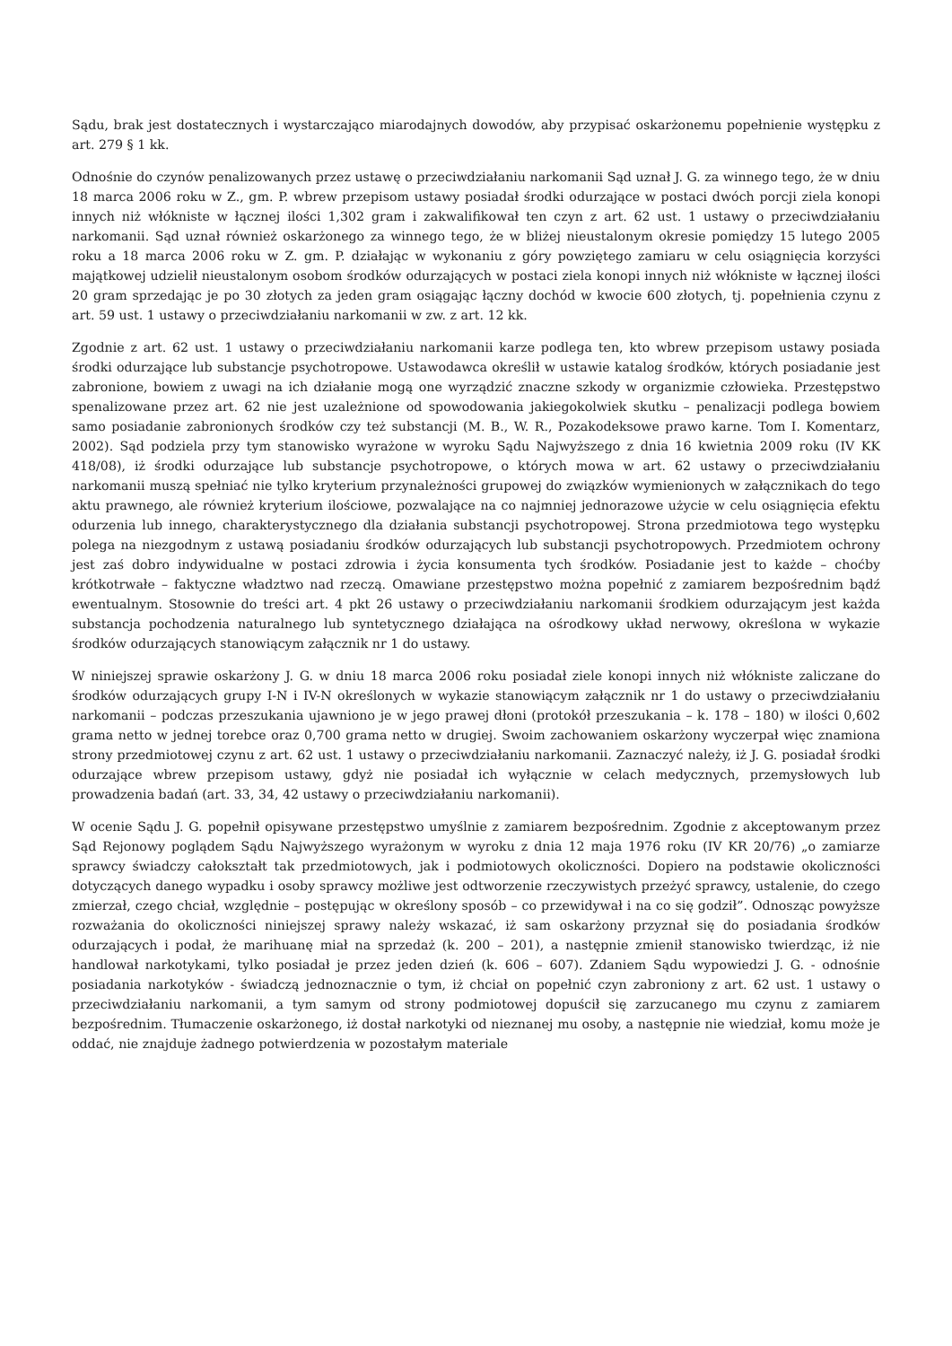Sądu, brak jest dostatecznych i wystarczająco miarodajnych dowodów, aby przypisać oskarżonemu popełnienie występku z art. 279 § 1 kk.
Odnośnie do czynów penalizowanych przez ustawę o przeciwdziałaniu narkomanii Sąd uznał J. G. za winnego tego, że w dniu 18 marca 2006 roku w Z., gm. P. wbrew przepisom ustawy posiadał środki odurzające w postaci dwóch porcji ziela konopi innych niż włókniste w łącznej ilości 1,302 gram i zakwalifikował ten czyn z art. 62 ust. 1 ustawy o przeciwdziałaniu narkomanii. Sąd uznał również oskarżonego za winnego tego, że w bliżej nieustalonym okresie pomiędzy 15 lutego 2005 roku a 18 marca 2006 roku w Z. gm. P. działając w wykonaniu z góry powziętego zamiaru w celu osiągnięcia korzyści majątkowej udzielił nieustalonym osobom środków odurzających w postaci ziela konopi innych niż włókniste w łącznej ilości 20 gram sprzedając je po 30 złotych za jeden gram osiągając łączny dochód w kwocie 600 złotych, tj. popełnienia czynu z art. 59 ust. 1 ustawy o przeciwdziałaniu narkomanii w zw. z art. 12 kk.
Zgodnie z art. 62 ust. 1 ustawy o przeciwdziałaniu narkomanii karze podlega ten, kto wbrew przepisom ustawy posiada środki odurzające lub substancje psychotropowe. Ustawodawca określił w ustawie katalog środków, których posiadanie jest zabronione, bowiem z uwagi na ich działanie mogą one wyrządzić znaczne szkody w organizmie człowieka. Przestępstwo spenalizowane przez art. 62 nie jest uzależnione od spowodowania jakiegokolwiek skutku – penalizacji podlega bowiem samo posiadanie zabronionych środków czy też substancji (M. B., W. R., Pozakodeksowe prawo karne. Tom I. Komentarz, 2002). Sąd podziela przy tym stanowisko wyrażone w wyroku Sądu Najwyższego z dnia 16 kwietnia 2009 roku (IV KK 418/08), iż środki odurzające lub substancje psychotropowe, o których mowa w art. 62 ustawy o przeciwdziałaniu narkomanii muszą spełniać nie tylko kryterium przynależności grupowej do związków wymienionych w załącznikach do tego aktu prawnego, ale również kryterium ilościowe, pozwalające na co najmniej jednorazowe użycie w celu osiągnięcia efektu odurzenia lub innego, charakterystycznego dla działania substancji psychotropowej. Strona przedmiotowa tego występku polega na niezgodnym z ustawą posiadaniu środków odurzających lub substancji psychotropowych. Przedmiotem ochrony jest zaś dobro indywidualne w postaci zdrowia i życia konsumenta tych środków. Posiadanie jest to każde – choćby krótkotrwałe – faktyczne władztwo nad rzeczą. Omawiane przestępstwo można popełnić z zamiarem bezpośrednim bądź ewentualnym. Stosownie do treści art. 4 pkt 26 ustawy o przeciwdziałaniu narkomanii środkiem odurzającym jest każda substancja pochodzenia naturalnego lub syntetycznego działająca na ośrodkowy układ nerwowy, określona w wykazie środków odurzających stanowiącym załącznik nr 1 do ustawy.
W niniejszej sprawie oskarżony J. G. w dniu 18 marca 2006 roku posiadał ziele konopi innych niż włókniste zaliczane do środków odurzających grupy I-N i IV-N określonych w wykazie stanowiącym załącznik nr 1 do ustawy o przeciwdziałaniu narkomanii – podczas przeszukania ujawniono je w jego prawej dłoni (protokół przeszukania – k. 178 – 180) w ilości 0,602 grama netto w jednej torebce oraz 0,700 grama netto w drugiej. Swoim zachowaniem oskarżony wyczerpał więc znamiona strony przedmiotowej czynu z art. 62 ust. 1 ustawy o przeciwdziałaniu narkomanii. Zaznaczyć należy, iż J. G. posiadał środki odurzające wbrew przepisom ustawy, gdyż nie posiadał ich wyłącznie w celach medycznych, przemysłowych lub prowadzenia badań (art. 33, 34, 42 ustawy o przeciwdziałaniu narkomanii).
W ocenie Sądu J. G. popełnił opisywane przestępstwo umyślnie z zamiarem bezpośrednim. Zgodnie z akceptowanym przez Sąd Rejonowy poglądem Sądu Najwyższego wyrażonym w wyroku z dnia 12 maja 1976 roku (IV KR 20/76) „o zamiarze sprawcy świadczy całokształt tak przedmiotowych, jak i podmiotowych okoliczności. Dopiero na podstawie okoliczności dotyczących danego wypadku i osoby sprawcy możliwe jest odtworzenie rzeczywistych przeżyć sprawcy, ustalenie, do czego zmierzał, czego chciał, względnie – postępując w określony sposób – co przewidywał i na co się godził”. Odnosząc powyższe rozważania do okoliczności niniejszej sprawy należy wskazać, iż sam oskarżony przyznał się do posiadania środków odurzających i podał, że marihuanę miał na sprzedaż (k. 200 – 201), a następnie zmienił stanowisko twierdząc, iż nie handlował narkotykami, tylko posiadał je przez jeden dzień (k. 606 – 607). Zdaniem Sądu wypowiedzi J. G. - odnośnie posiadania narkotyków - świadczą jednoznacznie o tym, iż chciał on popełnić czyn zabroniony z art. 62 ust. 1 ustawy o przeciwdziałaniu narkomanii, a tym samym od strony podmiotowej dopuścił się zarzucanego mu czynu z zamiarem bezpośrednim. Tłumaczenie oskarżonego, iż dostał narkotyki od nieznanej mu osoby, a następnie nie wiedział, komu może je oddać, nie znajduje żadnego potwierdzenia w pozostałym materiale